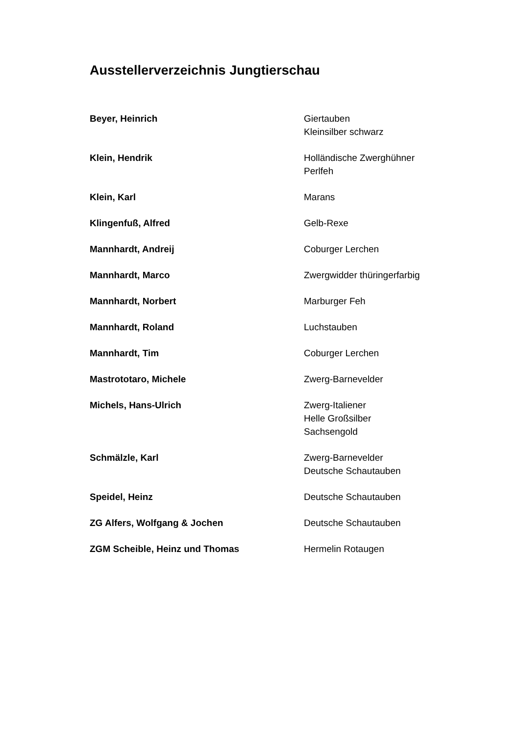Ausstellerverzeichnis Jungtierschau
| Beyer, Heinrich | Giertauben Kleinsilber schwarz |
| Klein, Hendrik | Holländische Zwerghühner Perlfeh |
| Klein, Karl | Marans |
| Klingenfuß, Alfred | Gelb-Rexe |
| Mannhardt, Andreij | Coburger Lerchen |
| Mannhardt, Marco | Zwergwidder thüringerfarbig |
| Mannhardt, Norbert | Marburger Feh |
| Mannhardt, Roland | Luchstauben |
| Mannhardt, Tim | Coburger Lerchen |
| Mastrototaro, Michele | Zwerg-Barnevelder |
| Michels, Hans-Ulrich | Zwerg-Italiener Helle Großsilber Sachsengold |
| Schmälzle, Karl | Zwerg-Barnevelder Deutsche Schautauben |
| Speidel, Heinz | Deutsche Schautauben |
| ZG Alfers, Wolfgang & Jochen | Deutsche Schautauben |
| ZGM Scheible, Heinz und Thomas | Hermelin Rotaugen |